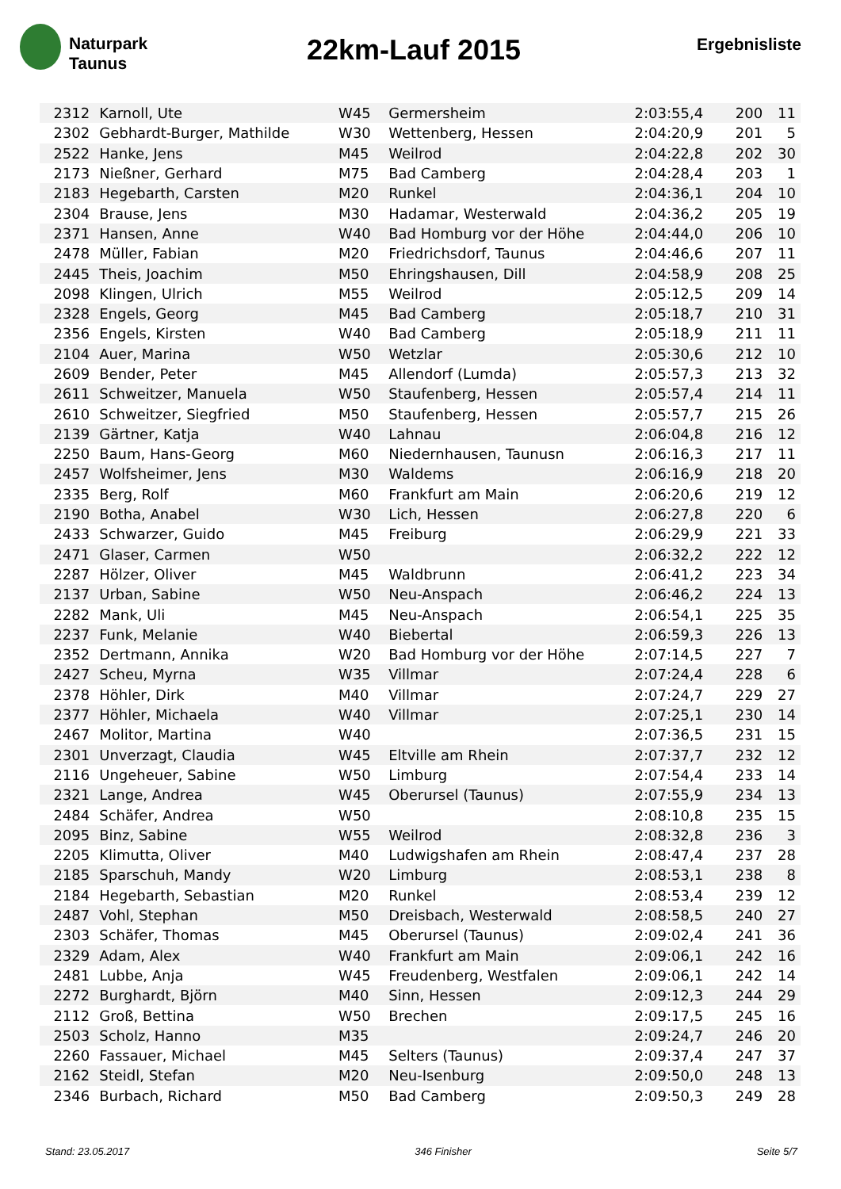Naturpark
Taunus
22km-Lauf 2015
Ergebnisliste
| 2312 | Karnoll, Ute | W45 | Germersheim | 2:03:55,4 | 200 | 11 |
| 2302 | Gebhardt-Burger, Mathilde | W30 | Wettenberg, Hessen | 2:04:20,9 | 201 | 5 |
| 2522 | Hanke, Jens | M45 | Weilrod | 2:04:22,8 | 202 | 30 |
| 2173 | Nießner, Gerhard | M75 | Bad Camberg | 2:04:28,4 | 203 | 1 |
| 2183 | Hegebarth, Carsten | M20 | Runkel | 2:04:36,1 | 204 | 10 |
| 2304 | Brause, Jens | M30 | Hadamar, Westerwald | 2:04:36,2 | 205 | 19 |
| 2371 | Hansen, Anne | W40 | Bad Homburg vor der Höhe | 2:04:44,0 | 206 | 10 |
| 2478 | Müller, Fabian | M20 | Friedrichsdorf, Taunus | 2:04:46,6 | 207 | 11 |
| 2445 | Theis, Joachim | M50 | Ehringshausen, Dill | 2:04:58,9 | 208 | 25 |
| 2098 | Klingen, Ulrich | M55 | Weilrod | 2:05:12,5 | 209 | 14 |
| 2328 | Engels, Georg | M45 | Bad Camberg | 2:05:18,7 | 210 | 31 |
| 2356 | Engels, Kirsten | W40 | Bad Camberg | 2:05:18,9 | 211 | 11 |
| 2104 | Auer, Marina | W50 | Wetzlar | 2:05:30,6 | 212 | 10 |
| 2609 | Bender, Peter | M45 | Allendorf (Lumda) | 2:05:57,3 | 213 | 32 |
| 2611 | Schweitzer, Manuela | W50 | Staufenberg, Hessen | 2:05:57,4 | 214 | 11 |
| 2610 | Schweitzer, Siegfried | M50 | Staufenberg, Hessen | 2:05:57,7 | 215 | 26 |
| 2139 | Gärtner, Katja | W40 | Lahnau | 2:06:04,8 | 216 | 12 |
| 2250 | Baum, Hans-Georg | M60 | Niedernhausen, Taunusn | 2:06:16,3 | 217 | 11 |
| 2457 | Wolfsheimer, Jens | M30 | Waldems | 2:06:16,9 | 218 | 20 |
| 2335 | Berg, Rolf | M60 | Frankfurt am Main | 2:06:20,6 | 219 | 12 |
| 2190 | Botha, Anabel | W30 | Lich, Hessen | 2:06:27,8 | 220 | 6 |
| 2433 | Schwarzer, Guido | M45 | Freiburg | 2:06:29,9 | 221 | 33 |
| 2471 | Glaser, Carmen | W50 | | 2:06:32,2 | 222 | 12 |
| 2287 | Hölzer, Oliver | M45 | Waldbrunn | 2:06:41,2 | 223 | 34 |
| 2137 | Urban, Sabine | W50 | Neu-Anspach | 2:06:46,2 | 224 | 13 |
| 2282 | Mank, Uli | M45 | Neu-Anspach | 2:06:54,1 | 225 | 35 |
| 2237 | Funk, Melanie | W40 | Biebertal | 2:06:59,3 | 226 | 13 |
| 2352 | Dertmann, Annika | W20 | Bad Homburg vor der Höhe | 2:07:14,5 | 227 | 7 |
| 2427 | Scheu, Myrna | W35 | Villmar | 2:07:24,4 | 228 | 6 |
| 2378 | Höhler, Dirk | M40 | Villmar | 2:07:24,7 | 229 | 27 |
| 2377 | Höhler, Michaela | W40 | Villmar | 2:07:25,1 | 230 | 14 |
| 2467 | Molitor, Martina | W40 | | 2:07:36,5 | 231 | 15 |
| 2301 | Unverzagt, Claudia | W45 | Eltville am Rhein | 2:07:37,7 | 232 | 12 |
| 2116 | Ungeheuer, Sabine | W50 | Limburg | 2:07:54,4 | 233 | 14 |
| 2321 | Lange, Andrea | W45 | Oberursel (Taunus) | 2:07:55,9 | 234 | 13 |
| 2484 | Schäfer, Andrea | W50 | | 2:08:10,8 | 235 | 15 |
| 2095 | Binz, Sabine | W55 | Weilrod | 2:08:32,8 | 236 | 3 |
| 2205 | Klimutta, Oliver | M40 | Ludwigshafen am Rhein | 2:08:47,4 | 237 | 28 |
| 2185 | Sparschuh, Mandy | W20 | Limburg | 2:08:53,1 | 238 | 8 |
| 2184 | Hegebarth, Sebastian | M20 | Runkel | 2:08:53,4 | 239 | 12 |
| 2487 | Vohl, Stephan | M50 | Dreisbach, Westerwald | 2:08:58,5 | 240 | 27 |
| 2303 | Schäfer, Thomas | M45 | Oberursel (Taunus) | 2:09:02,4 | 241 | 36 |
| 2329 | Adam, Alex | W40 | Frankfurt am Main | 2:09:06,1 | 242 | 16 |
| 2481 | Lubbe, Anja | W45 | Freudenberg, Westfalen | 2:09:06,1 | 242 | 14 |
| 2272 | Burghardt, Björn | M40 | Sinn, Hessen | 2:09:12,3 | 244 | 29 |
| 2112 | Groß, Bettina | W50 | Brechen | 2:09:17,5 | 245 | 16 |
| 2503 | Scholz, Hanno | M35 | | 2:09:24,7 | 246 | 20 |
| 2260 | Fassauer, Michael | M45 | Selters (Taunus) | 2:09:37,4 | 247 | 37 |
| 2162 | Steidl, Stefan | M20 | Neu-Isenburg | 2:09:50,0 | 248 | 13 |
| 2346 | Burbach, Richard | M50 | Bad Camberg | 2:09:50,3 | 249 | 28 |
Stand: 23.05.2017 346 Finisher Seite 5/7